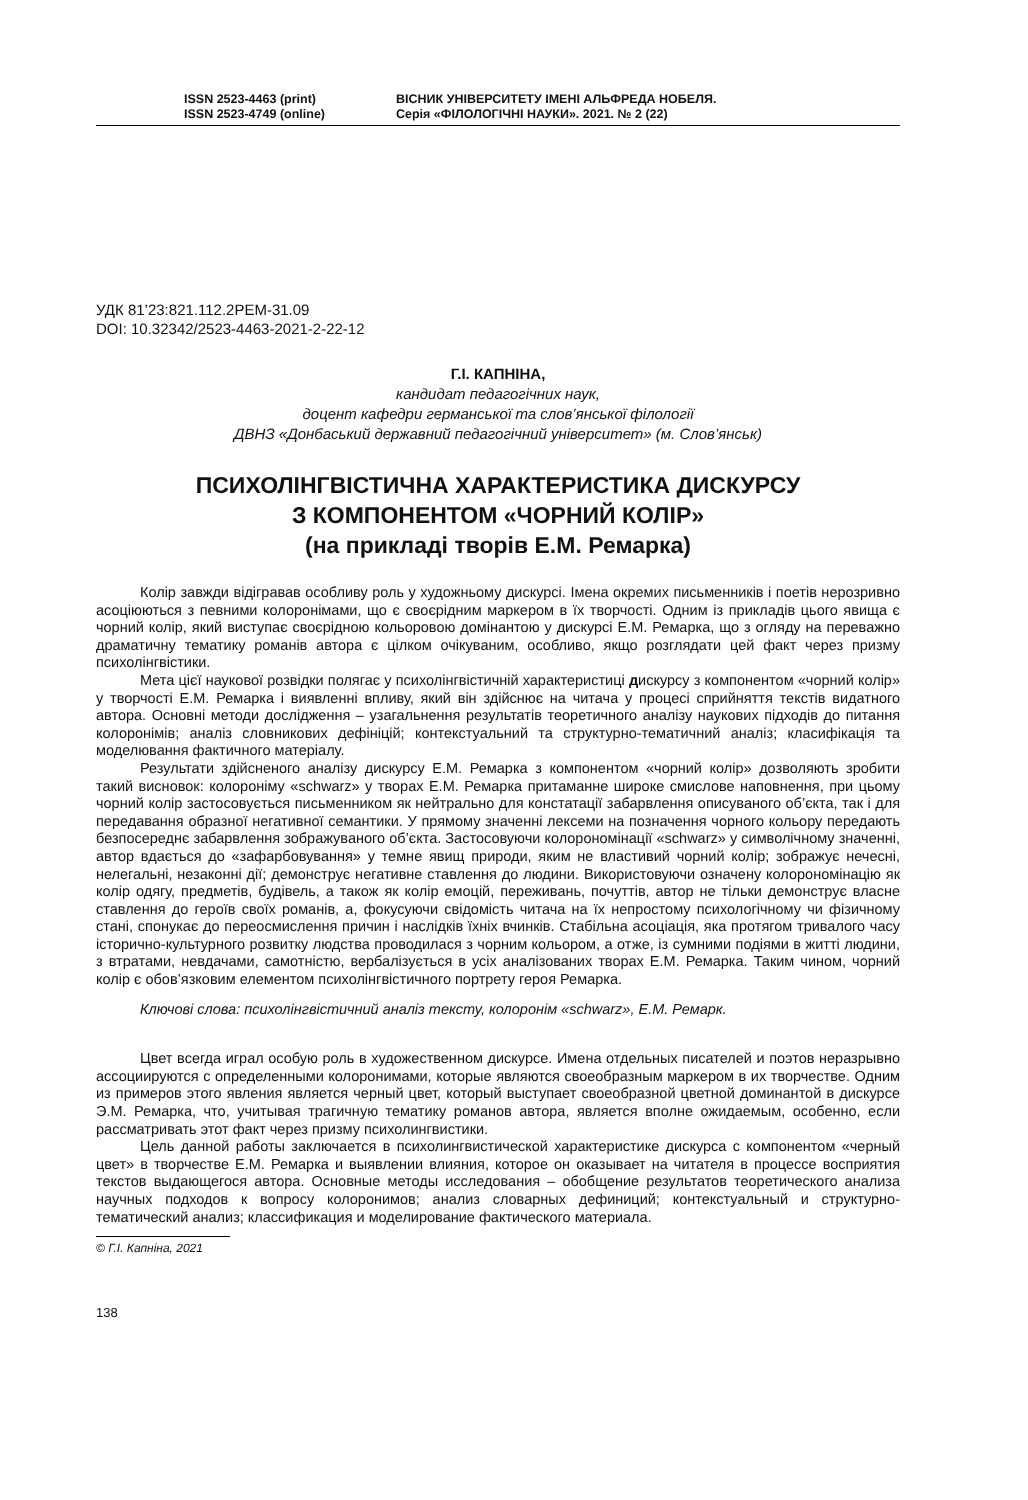ISSN 2523-4463 (print)
ISSN 2523-4749 (online)
ВІСНИК УНІВЕРСИТЕТУ ІМЕНІ АЛЬФРЕДА НОБЕЛЯ.
Серія «ФІЛОЛОГІЧНІ НАУКИ». 2021. № 2 (22)
УДК 81’23:821.112.2РЕМ-31.09
DOI: 10.32342/2523-4463-2021-2-22-12
Г.І. КАПНІНА,
кандидат педагогічних наук,
доцент кафедри германської та слов’янської філології
ДВНЗ «Донбаський державний педагогічний університет» (м. Слов’янськ)
ПСИХОЛІНГВІСТИЧНА ХАРАКТЕРИСТИКА ДИСКУРСУ
З КОМПОНЕНТОМ «ЧОРНИЙ КОЛІР»
(на прикладі творів Е.М. Ремарка)
Колір завжди відігравав особливу роль у художньому дискурсі. Імена окремих письменників і поетів нерозривно асоціюються з певними колоронімами, що є своєрідним маркером в їх творчості. Одним із прикладів цього явища є чорний колір, який виступає своєрідною кольоровою домінантою у дискурсі Е.М. Ремарка, що з огляду на переважно драматичну тематику романів автора є цілком очікуваним, особливо, якщо розглядати цей факт через призму психолінгвістики.
Мета цієї наукової розвідки полягає у психолінгвістичній характеристиці дискурсу з компонентом «чорний колір» у творчості Е.М. Ремарка і виявленні впливу, який він здійснює на читача у процесі сприйняття текстів видатного автора. Основні методи дослідження – узагальнення результатів теоретичного аналізу наукових підходів до питання колоронімів; аналіз словникових дефініцій; контекстуальний та структурно-тематичний аналіз; класифікація та моделювання фактичного матеріалу.
Результати здійсненого аналізу дискурсу Е.М. Ремарка з компонентом «чорний колір» дозволяють зробити такий висновок: колороніму «schwarz» у творах Е.М. Ремарка притаманне широке смислове наповнення, при цьому чорний колір застосовується письменником як нейтрально для констатації забарвлення описуваного об’єкта, так і для передавання образної негативної семантики. У прямому значенні лексеми на позначення чорного кольору передають безпосереднє забарвлення зображуваного об’єкта. Застосовуючи колорономінації «schwarz» у символічному значенні, автор вдається до «зафарбовування» у темне явищ природи, яким не властивий чорний колір; зображує нечесні, нелегальні, незаконні дії; демонструє негативне ставлення до людини. Використовуючи означену колорономінацію як колір одягу, предметів, будівель, а також як колір емоцій, переживань, почуттів, автор не тільки демонструє власне ставлення до героїв своїх романів, а, фокусуючи свідомість читача на їх непростому психологічному чи фізичному стані, спонукає до переосмислення причин і наслідків їхніх вчинків. Стабільна асоціація, яка протягом тривалого часу історично-культурного розвитку людства проводилася з чорним кольором, а отже, із сумними подіями в житті людини, з втратами, невдачами, самотністю, вербалізується в усіх аналізованих творах Е.М. Ремарка. Таким чином, чорний колір є обов’язковим елементом психолінгвістичного портрету героя Ремарка.
Ключові слова: психолінгвістичний аналіз тексту, колоронім «schwarz», Е.М. Ремарк.
Цвет всегда играл особую роль в художественном дискурсе. Имена отдельных писателей и поэтов неразрывно ассоциируются с определенными колоронимами, которые являются своеобразным маркером в их творчестве. Одним из примеров этого явления является черный цвет, который выступает своеобразной цветной доминантой в дискурсе Э.М. Ремарка, что, учитывая трагичную тематику романов автора, является вполне ожидаемым, особенно, если рассматривать этот факт через призму психолингвистики.
Цель данной работы заключается в психолингвистической характеристике дискурса с компонентом «черный цвет» в творчестве Е.М. Ремарка и выявлении влияния, которое он оказывает на читателя в процессе восприятия текстов выдающегося автора. Основные методы исследования – обобщение результатов теоретического анализа научных подходов к вопросу колоронимов; анализ словарных дефиниций; контекстуальный и структурно-тематический анализ; классификация и моделирование фактического материала.
© Г.І. Капніна, 2021
138